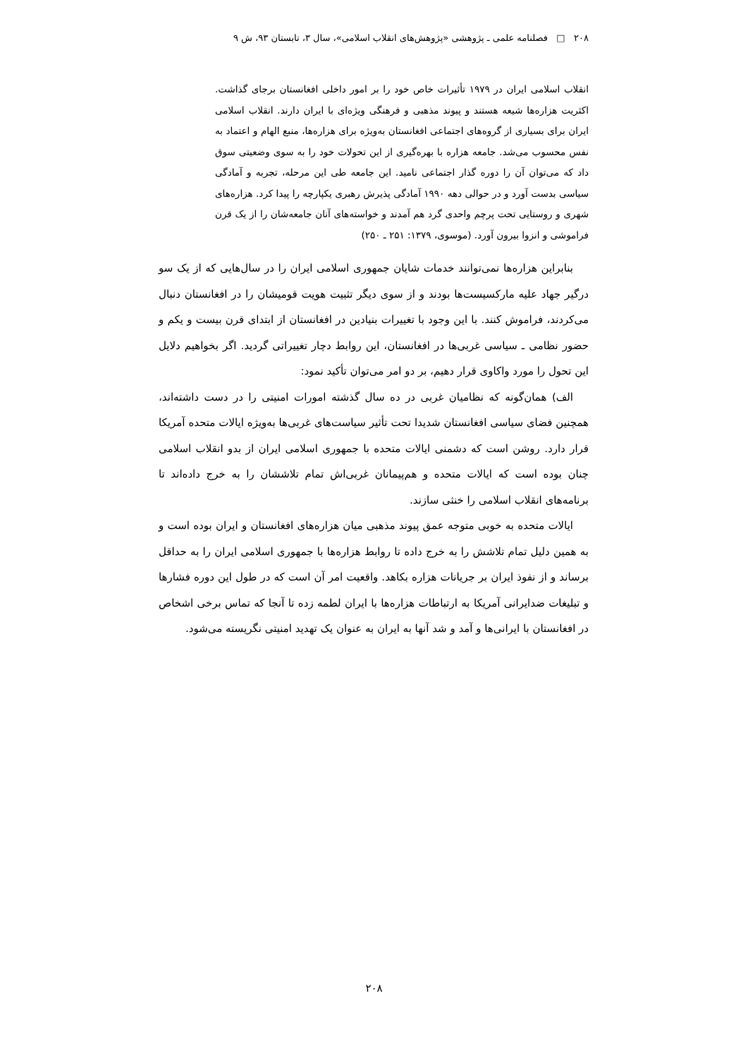۲۰۸ □ فصلنامه علمی ـ پژوهشی «پژوهش‌های انقلاب اسلامی»، سال ۳، تابستان ۹۳، ش ۹
انقلاب اسلامی ایران در ۱۹۷۹ تأثیرات خاص خود را بر امور داخلی افغانستان برجای گذاشت. اکثریت هزاره‌ها شیعه هستند و پیوند مذهبی و فرهنگی ویژه‌ای با ایران دارند. انقلاب اسلامی ایران برای بسیاری از گروه‌های اجتماعی افغانستان به‌ویژه برای هزاره‌ها، منبع الهام و اعتماد به نفس محسوب می‌شد. جامعه هزاره با بهره‌گیری از این تحولات خود را به سوی وضعیتی سوق داد که می‌توان آن را دوره گذار اجتماعی نامید. این جامعه طی این مرحله، تجربه و آمادگی سیاسی بدست آورد و در حوالی دهه ۱۹۹۰ آمادگی پذیرش رهبری یکپارچه را پیدا کرد. هزاره‌های شهری و روستایی تحت پرچم واحدی گرد هم آمدند و خواسته‌های آنان جامعه‌شان را از یک قرن فراموشی و انزوا بیرون آورد. (موسوی، ۱۳۷۹: ۲۵۱ ـ ۲۵۰)
بنابراین هزاره‌ها نمی‌توانند خدمات شایان جمهوری اسلامی ایران را در سال‌هایی که از یک سو درگیر جهاد علیه مارکسیست‌ها بودند و از سوی دیگر تثبیت هویت قومیشان را در افغانستان دنبال می‌کردند، فراموش کنند. با این وجود با تغییرات بنیادین در افغانستان از ابتدای قرن بیست و یکم و حضور نظامی ـ سیاسی غربی‌ها در افغانستان، این روابط دچار تغییراتی گردید. اگر بخواهیم دلایل این تحول را مورد واکاوی قرار دهیم، بر دو امر می‌توان تأکید نمود:
الف) همان‌گونه که نظامیان غربی در ده سال گذشته امورات امنیتی را در دست داشته‌اند، همچنین فضای سیاسی افغانستان شدیدا تحت تأثیر سیاست‌های غربی‌ها به‌ویژه ایالات متحده آمریکا قرار دارد. روشن است که دشمنی ایالات متحده با جمهوری اسلامی ایران از بدو انقلاب اسلامی چنان بوده است که ایالات متحده و هم‌پیمانان غربی‌اش تمام تلاششان را به خرج داده‌اند تا برنامه‌های انقلاب اسلامی را خنثی سازند.
ایالات متحده به خوبی متوجه عمق پیوند مذهبی میان هزاره‌های افغانستان و ایران بوده است و به همین دلیل تمام تلاشش را به خرج داده تا روابط هزاره‌ها با جمهوری اسلامی ایران را به حداقل برساند و از نفوذ ایران بر جریانات هزاره بکاهد. واقعیت امر آن است که در طول این دوره فشارها و تبلیغات ضدایرانی آمریکا به ارتباطات هزاره‌ها با ایران لطمه زده تا آنجا که تماس برخی اشخاص در افغانستان با ایرانی‌ها و آمد و شد آنها به ایران به عنوان یک تهدید امنیتی نگریسته می‌شود.
۲۰۸